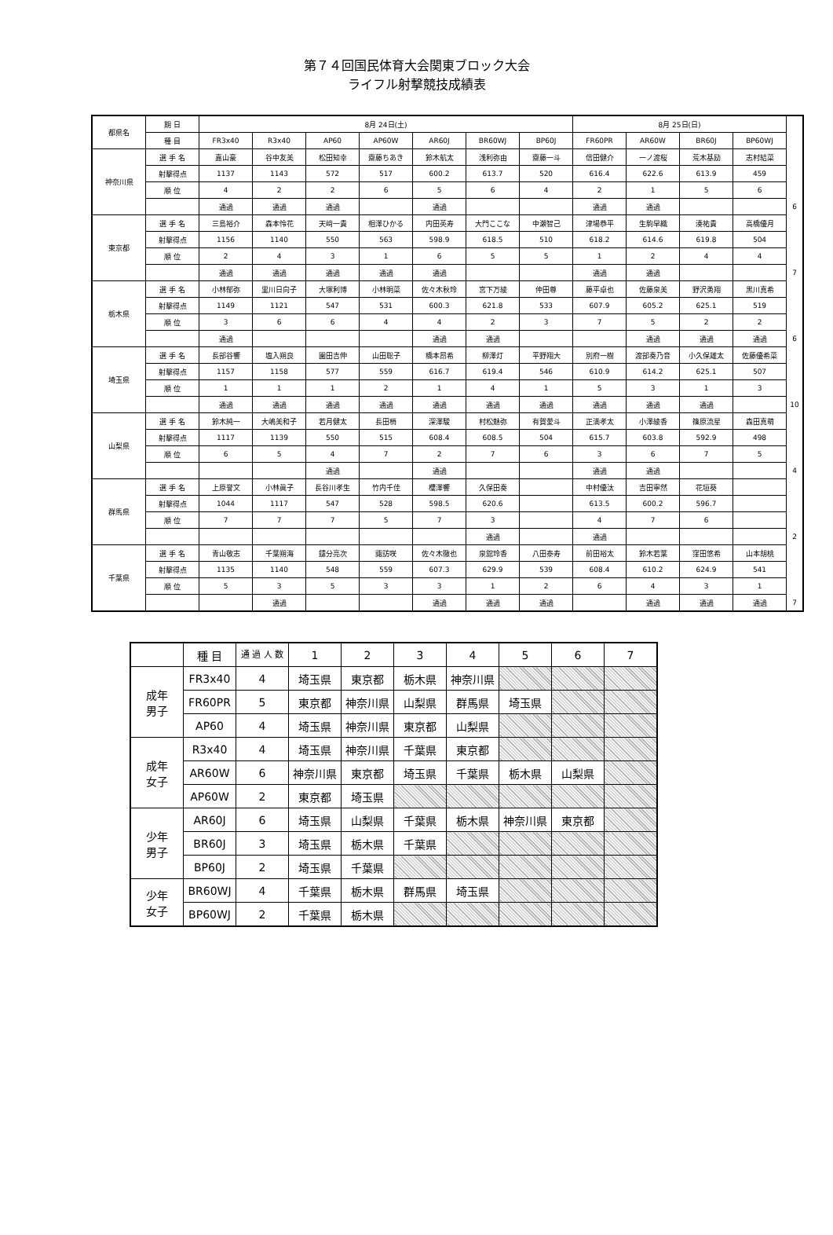第７４回国民体育大会関東ブロック大会
ライフル射撃競技成績表
| 都県名 | 期 日 | 8月 24日(土) | | | | | | | 8月 25日(日) | | | | |
| --- | --- | --- | --- | --- | --- | --- | --- | --- | --- | --- | --- | --- | --- |
| | 種 目 | FR3x40 | R3x40 | AP60 | AP60W | AR60J | BR60WJ | BP60J | FR60PR | AR60W | BR60J | BP60WJ | |
| 神奈川県 | 選 手 名 | 嘉山豪 | 谷中友美 | 松田知幸 | 齋藤ちあき | 鈴木航太 | 浅利弥由 | 齋藤一斗 | 信田健介 | 一ノ渡桜 | 荒木基励 | 志村結菜 | |
| | 射撃得点 | 1137 | 1143 | 572 | 517 | 600.2 | 613.7 | 520 | 616.4 | 622.6 | 613.9 | 459 | |
| | 順 位 | 4 | 2 | 2 | 6 | 5 | 6 | 4 | 2 | 1 | 5 | 6 | |
| | | 通過 | 通過 | 通過 | | 通過 | | | 通過 | 通過 | | | 6 |
| 東京都 | 選 手 名 | 三島裕介 | 森本怜花 | 天﨑一貴 | 相澤ひかる | 内田英寿 | 大門ここな | 中瀬智己 | 津場恭平 | 生駒早織 | 湊祐貴 | 高橋優月 | |
| | 射撃得点 | 1156 | 1140 | 550 | 563 | 598.9 | 618.5 | 510 | 618.2 | 614.6 | 619.8 | 504 | |
| | 順 位 | 2 | 4 | 3 | 1 | 6 | 5 | 5 | 1 | 2 | 4 | 4 | |
| | | 通過 | 通過 | 通過 | 通過 | 通過 | | | 通過 | 通過 | | | 7 |
| 栃木県 | 選 手 名 | 小林郁弥 | 里川日向子 | 大塚利博 | 小林明菜 | 佐々木秋玲 | 宮下万綾 | 仲田尊 | 藤平卓也 | 佐藤泉美 | 野沢勇翔 | 黒川真希 | |
| | 射撃得点 | 1149 | 1121 | 547 | 531 | 600.3 | 621.8 | 533 | 607.9 | 605.2 | 625.1 | 519 | |
| | 順 位 | 3 | 6 | 6 | 4 | 4 | 2 | 3 | 7 | 5 | 2 | 2 | |
| | | 通過 | | | | 通過 | 通過 | | | 通過 | 通過 | 通過 | 6 |
| 埼玉県 | 選 手 名 | 長部谷響 | 塩入朔良 | 園田吉伸 | 山田聡子 | 橋本昂希 | 柳澤灯 | 平野翔大 | 別府一樹 | 渡部奏乃音 | 小久保雄太 | 佐藤優希菜 | |
| | 射撃得点 | 1157 | 1158 | 577 | 559 | 616.7 | 619.4 | 546 | 610.9 | 614.2 | 625.1 | 507 | |
| | 順 位 | 1 | 1 | 1 | 2 | 1 | 4 | 1 | 5 | 3 | 1 | 3 | |
| | | 通過 | 通過 | 通過 | 通過 | 通過 | 通過 | 通過 | 通過 | 通過 | 通過 | | 10 |
| 山梨県 | 選 手 名 | 鈴木純一 | 大嶋美和子 | 若月健太 | 長田梢 | 深澤駿 | 村松魅弥 | 有賀愛斗 | 正満孝太 | 小澤綾香 | 篠原流星 | 森田真萌 | |
| | 射撃得点 | 1117 | 1139 | 550 | 515 | 608.4 | 608.5 | 504 | 615.7 | 603.8 | 592.9 | 498 | |
| | 順 位 | 6 | 5 | 4 | 7 | 2 | 7 | 6 | 3 | 6 | 7 | 5 | |
| | | | | 通過 | | 通過 | | | 通過 | 通過 | | | 4 |
| 群馬県 | 選 手 名 | 上原誉文 | 小林眞子 | 長谷川孝生 | 竹内千佳 | 櫻澤響 | 久保田奏 | | 中村優汰 | 吉田寧然 | 花垣葵 | | |
| | 射撃得点 | 1044 | 1117 | 547 | 528 | 598.5 | 620.6 | | 613.5 | 600.2 | 596.7 | | |
| | 順 位 | 7 | 7 | 7 | 5 | 7 | 3 | | 4 | 7 | 6 | | |
| | | | | | | | 通過 | | 通過 | | | | 2 |
| 千葉県 | 選 手 名 | 青山敬志 | 千葉朔海 | 鑓分亮次 | 諏訪咲 | 佐々木徹也 | 泉舘玲香 | 八田泰寿 | 前田裕太 | 鈴木若葉 | 窪田悠希 | 山本胡桃 | |
| | 射撃得点 | 1135 | 1140 | 548 | 559 | 607.3 | 629.9 | 539 | 608.4 | 610.2 | 624.9 | 541 | |
| | 順 位 | 5 | 3 | 5 | 3 | 3 | 1 | 2 | 6 | 4 | 3 | 1 | |
| | | | 通過 | | | 通過 | 通過 | 通過 | | 通過 | 通過 | 通過 | 7 |
| | 種 目 | 通 過 人 数 | 1 | 2 | 3 | 4 | 5 | 6 | 7 |
| --- | --- | --- | --- | --- | --- | --- | --- | --- | --- |
| 成年 男子 | FR3x40 | 4 | 埼玉県 | 東京都 | 栃木県 | 神奈川県 | | | |
| | FR60PR | 5 | 東京都 | 神奈川県 | 山梨県 | 群馬県 | 埼玉県 | | |
| | AP60 | 4 | 埼玉県 | 神奈川県 | 東京都 | 山梨県 | | | |
| 成年 女子 | R3x40 | 4 | 埼玉県 | 神奈川県 | 千葉県 | 東京都 | | | |
| | AR60W | 6 | 神奈川県 | 東京都 | 埼玉県 | 千葉県 | 栃木県 | 山梨県 | |
| | AP60W | 2 | 東京都 | 埼玉県 | | | | | |
| 少年 男子 | AR60J | 6 | 埼玉県 | 山梨県 | 千葉県 | 栃木県 | 神奈川県 | 東京都 | |
| | BR60J | 3 | 埼玉県 | 栃木県 | 千葉県 | | | | |
| | BP60J | 2 | 埼玉県 | 千葉県 | | | | | |
| 少年 女子 | BR60WJ | 4 | 千葉県 | 栃木県 | 群馬県 | 埼玉県 | | | |
| | BP60WJ | 2 | 千葉県 | 栃木県 | | | | | |